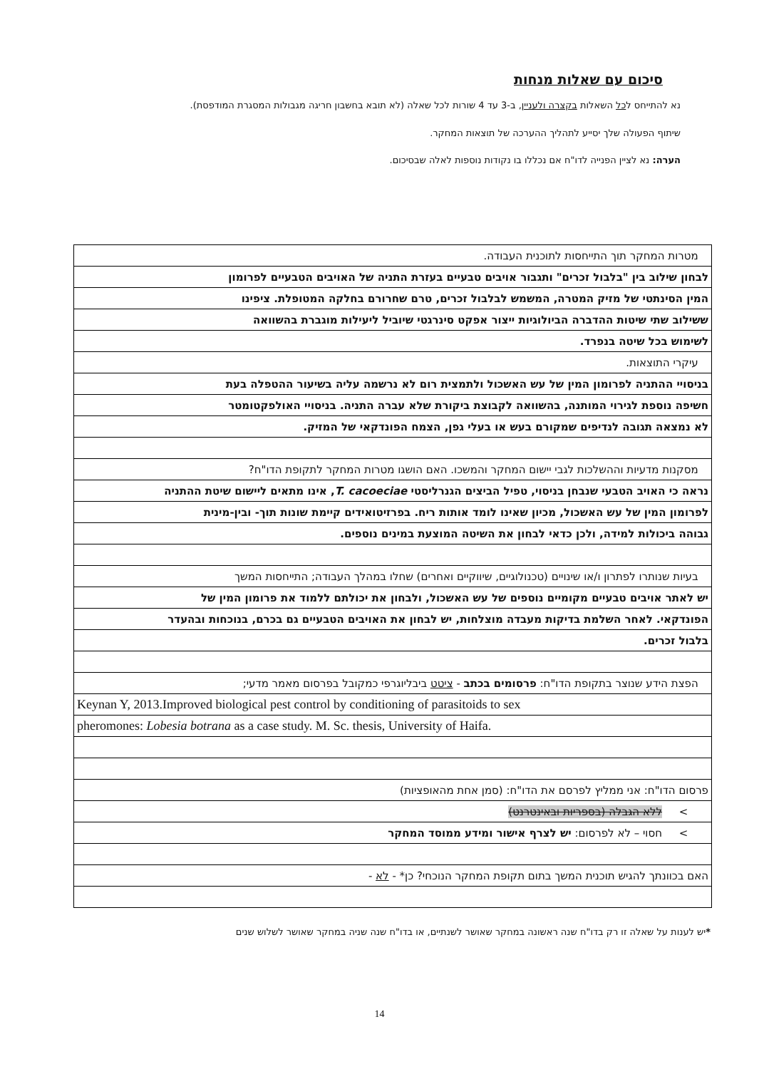סיכום עם שאלות מנחות
נא להתייחס לכל השאלות בקצרה ולעניין, ב-3 עד 4 שורות לכל שאלה (לא תובא בחשבון חריגה מגבולות המסגרת המודפסת).
שיתוף הפעולה שלך יסייע לתהליך ההערכה של תוצאות המחקר.
הערה: נא לציין הפנייה לדו"ח אם נכללו בו נקודות נוספות לאלה שבסיכום.
| מטרות המחקר תוך התייחסות לתוכנית העבודה. |
| לבחון שילוב בין "בלבול זכרים" ותגבור אויבים טבעיים בעזרת התניה של האויבים הטבעיים לפרומון |
| המין הסינתטי של מזיק המטרה, המשמש לבלבול זכרים, טרם שחרורם בחלקה המטופלת. ציפינו |
| ששילוב שתי שיטות ההדברה הביולוגיות ייצור אפקט סינרגטי שיוביל ליעילות מוגברת בהשוואה |
| לשימוש בכל שיטה בנפרד. |
| עיקרי התוצאות. |
| בניסויי ההתניה לפרומון המין של עש האשכול ולתמצית רום לא נרשמה עליה בשיעור ההטפלה בעת |
| חשיפה נוספת לגירוי המותנה, בהשוואה לקבוצת ביקורת שלא עברה התניה. בניסויי האולפקטומטר |
| לא נמצאה תגובה לנדיפים שמקורם בעש או בעלי גפן, הצמח הפונדקאי של המזיק. |
| מסקנות מדעיות וההשלכות לגבי יישום המחקר והמשכו. האם הושגו מטרות המחקר לתקופת הדו"ח? |
| נראה כי האויב הטבעי שנבחן בניסוי, טפיל הביצים הגנרליסטי T. cacoeciae , אינו מתאים ליישום שיטת ההתניה |
| לפרומון המין של עש האשכול, מכיון שאינו לומד אותות ריח. בפרזיטואידים קיימת שונות תוך- ובין-מינית |
| גבוהה ביכולות למידה, ולכן כדאי לבחון את השיטה המוצעת במינים נוספים. |
| בעיות שנותרו לפתרון ו/או שינויים (טכנולוגיים, שיווקיים ואחרים) שחלו במהלך העבודה; התייחסות המשך |
| יש לאתר אויבים טבעיים מקומיים נוספים של עש האשכול, ולבחון את יכולתם ללמוד את פרומון המין של |
| הפונדקאי. לאחר השלמת בדיקות מעבדה מוצלחות, יש לבחון את האויבים הטבעיים גם בכרם, בנוכחות ובהעדר |
| בלבול זכרים. |
| הפצת הידע שנוצר בתקופת הדו"ח: פרסומים בכתב - ציטט ביבליוגרפי כמקובל בפרסום מאמר מדעי; |
| Keynan Y, 2013.Improved biological pest control by conditioning of parasitoids to sex |
| pheromones: Lobesia botrana as a case study. M. Sc. thesis, University of Haifa. |
| פרסום הדו"ח: אני ממליץ לפרסם את הדו"ח: (סמן אחת מהאופציות) |
| > ללא הגבלה (בספריות ובאינטרנט) |
| > חסוי – לא לפרסום: יש לצרף אישור ומידע ממוסד המחקר |
| האם בכוונתך להגיש תוכנית המשך בתום תקופת המחקר הנוכחי? כן* - לא - |
*יש לענות על שאלה זו רק בדו"ח שנה ראשונה במחקר שאושר לשנתיים, או בדו"ח שנה שניה במחקר שאושר לשלוש שנים
14